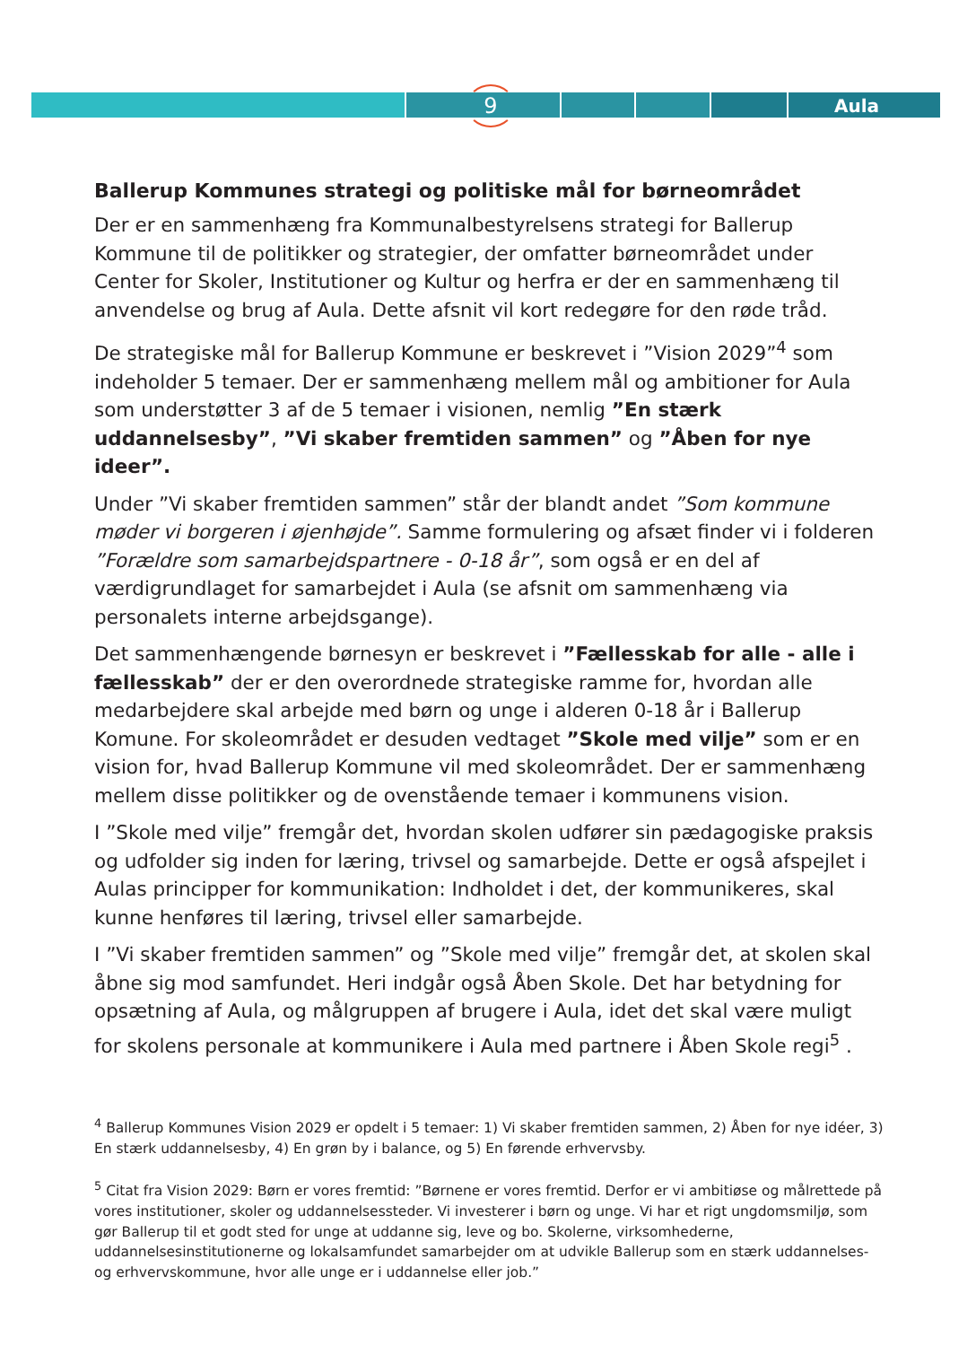9 Aula
Ballerup Kommunes strategi og politiske mål for børneområdet
Der er en sammenhæng fra Kommunalbestyrelsens strategi for Ballerup Kommune til de politikker og strategier, der omfatter børneområdet under Center for Skoler, Institutioner og Kultur og herfra er der en sammenhæng til anvendelse og brug af Aula. Dette afsnit vil kort redegøre for den røde tråd.
De strategiske mål for Ballerup Kommune er beskrevet i ”Vision 2029”<sup>4</sup> som indeholder 5 temaer. Der er sammenhæng mellem mål og ambitioner for Aula som understøtter 3 af de 5 temaer i visionen, nemlig ”En stærk uddannelsesby”, ”Vi skaber fremtiden sammen” og ”Åben for nye ideer”.
Under ”Vi skaber fremtiden sammen” står der blandt andet ”Som kommune møder vi borgeren i øjenhøjde”. Samme formulering og afsæt finder vi i folderen ”Forældre som samarbejdspartnere - 0-18 år”, som også er en del af værdigrundlaget for samarbejdet i Aula (se afsnit om sammenhæng via personalets interne arbejdsgange).
Det sammenhængende børnesyn er beskrevet i ”Fællesskab for alle - alle i fællesskab” der er den overordnede strategiske ramme for, hvordan alle medarbejdere skal arbejde med børn og unge i alderen 0-18 år i Ballerup Komune. For skoleområdet er desuden vedtaget ”Skole med vilje” som er en vision for, hvad Ballerup Kommune vil med skoleområdet. Der er sammenhæng mellem disse politikker og de ovenstående temaer i kommunens vision.
I ”Skole med vilje” fremgår det, hvordan skolen udfører sin pædagogiske praksis og udfolder sig inden for læring, trivsel og samarbejde. Dette er også afspejlet i Aulas principper for kommunikation: Indholdet i det, der kommunikeres, skal kunne henføres til læring, trivsel eller samarbejde.
I ”Vi skaber fremtiden sammen” og ”Skole med vilje” fremgår det, at skolen skal åbne sig mod samfundet. Heri indgår også Åben Skole. Det har betydning for opsætning af Aula, og målgruppen af brugere i Aula, idet det skal være muligt for skolens personale at kommunikere i Aula med partnere i Åben Skole regi<sup>5</sup> .
<sup>4</sup> Ballerup Kommunes Vision 2029 er opdelt i 5 temaer: 1) Vi skaber fremtiden sammen, 2) Åben for nye idéer, 3) En stærk uddannelsesby, 4) En grøn by i balance, og 5) En førende erhvervsby.
<sup>5</sup> Citat fra Vision 2029: Børn er vores fremtid: ”Børnene er vores fremtid. Derfor er vi ambitiøse og målrettede på vores institutioner, skoler og uddannelsessteder. Vi investerer i børn og unge. Vi har et rigt ungdomsmiljø, som gør Ballerup til et godt sted for unge at uddanne sig, leve og bo. Skolerne, virksomhederne, uddannelsesinstitutionerne og lokalsamfundet samarbejder om at udvikle Ballerup som en stærk uddannelses- og erhvervskommune, hvor alle unge er i uddannelse eller job.”